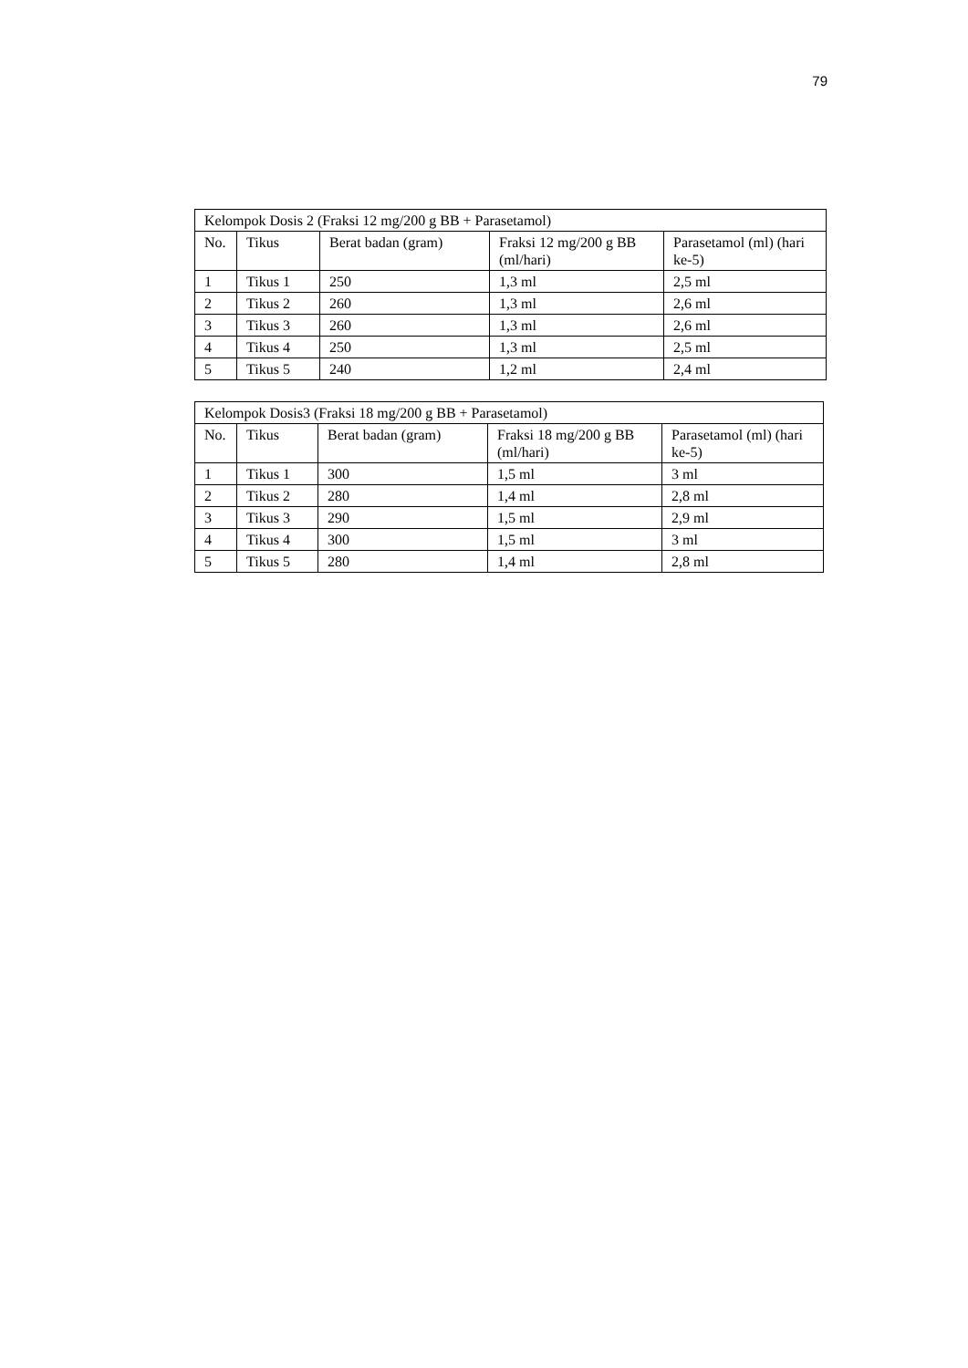79
| Kelompok Dosis 2 (Fraksi 12 mg/200 g BB + Parasetamol) | | | | |
| No. | Tikus | Berat badan (gram) | Fraksi 12 mg/200 g BB (ml/hari) | Parasetamol (ml) (hari ke-5) |
| 1 | Tikus 1 | 250 | 1,3 ml | 2,5 ml |
| 2 | Tikus 2 | 260 | 1,3 ml | 2,6 ml |
| 3 | Tikus 3 | 260 | 1,3 ml | 2,6 ml |
| 4 | Tikus 4 | 250 | 1,3 ml | 2,5 ml |
| 5 | Tikus 5 | 240 | 1,2 ml | 2,4 ml |
| Kelompok Dosis3 (Fraksi 18 mg/200 g BB + Parasetamol) | | | | |
| No. | Tikus | Berat badan (gram) | Fraksi 18 mg/200 g BB (ml/hari) | Parasetamol (ml) (hari ke-5) |
| 1 | Tikus 1 | 300 | 1,5 ml | 3 ml |
| 2 | Tikus 2 | 280 | 1,4 ml | 2,8 ml |
| 3 | Tikus 3 | 290 | 1,5 ml | 2,9 ml |
| 4 | Tikus 4 | 300 | 1,5 ml | 3 ml |
| 5 | Tikus 5 | 280 | 1,4 ml | 2,8 ml |